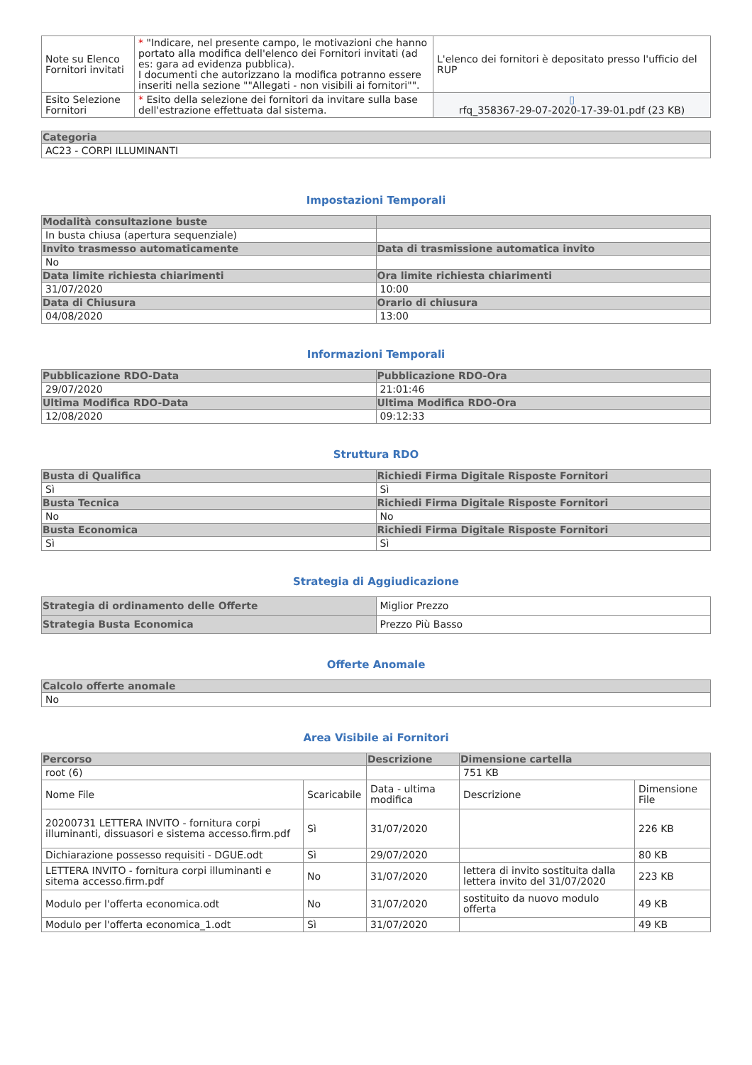| Note su Elenco Fornitori invitati | * "Indicare, nel presente campo, le motivazioni che hanno portato alla modifica dell'elenco dei Fornitori invitati (ad es: gara ad evidenza pubblica). I documenti che autorizzano la modifica potranno essere inseriti nella sezione ""Allegati - non visibili ai fornitori"". | L'elenco dei fornitori è depositato presso l'ufficio del RUP |
| Esito Selezione Fornitori | * Esito della selezione dei fornitori da invitare sulla base dell'estrazione effettuata dal sistema. | ▯ rfq_358367-29-07-2020-17-39-01.pdf (23 KB) |
| Categoria |
| --- |
| AC23 - CORPI ILLUMINANTI |
Impostazioni Temporali
| Modalità consultazione buste | |
| --- | --- |
| In busta chiusa (apertura sequenziale) | |
| Invito trasmesso automaticamente | Data di trasmissione automatica invito |
| No | |
| Data limite richiesta chiarimenti | Ora limite richiesta chiarimenti |
| 31/07/2020 | 10:00 |
| Data di Chiusura | Orario di chiusura |
| 04/08/2020 | 13:00 |
Informazioni Temporali
| Pubblicazione RDO-Data | Pubblicazione RDO-Ora |
| --- | --- |
| 29/07/2020 | 21:01:46 |
| Ultima Modifica RDO-Data | Ultima Modifica RDO-Ora |
| 12/08/2020 | 09:12:33 |
Struttura RDO
| Busta di Qualifica | Richiedi Firma Digitale Risposte Fornitori |
| --- | --- |
| Sì | Sì |
| Busta Tecnica | Richiedi Firma Digitale Risposte Fornitori |
| No | No |
| Busta Economica | Richiedi Firma Digitale Risposte Fornitori |
| Sì | Sì |
Strategia di Aggiudicazione
| Strategia di ordinamento delle Offerte | Miglior Prezzo |
| Strategia Busta Economica | Prezzo Più Basso |
Offerte Anomale
| Calcolo offerte anomale |
| --- |
| No |
Area Visibile ai Fornitori
| Percorso | | Descrizione | Dimensione cartella | |
| --- | --- | --- | --- | --- |
| root (6) | | | 751 KB | |
| Nome File | Scaricabile | Data - ultima modifica | Descrizione | Dimensione File |
| 20200731 LETTERA INVITO - fornitura corpi illuminanti, dissuasori e sistema accesso.firm.pdf | Sì | 31/07/2020 | | 226 KB |
| Dichiarazione possesso requisiti - DGUE.odt | Sì | 29/07/2020 | | 80 KB |
| LETTERA INVITO - fornitura corpi illuminanti e sitema accesso.firm.pdf | No | 31/07/2020 | lettera di invito sostituita dalla lettera invito del 31/07/2020 | 223 KB |
| Modulo per l'offerta economica.odt | No | 31/07/2020 | sostituito da nuovo modulo offerta | 49 KB |
| Modulo per l'offerta economica_1.odt | Sì | 31/07/2020 | | 49 KB |